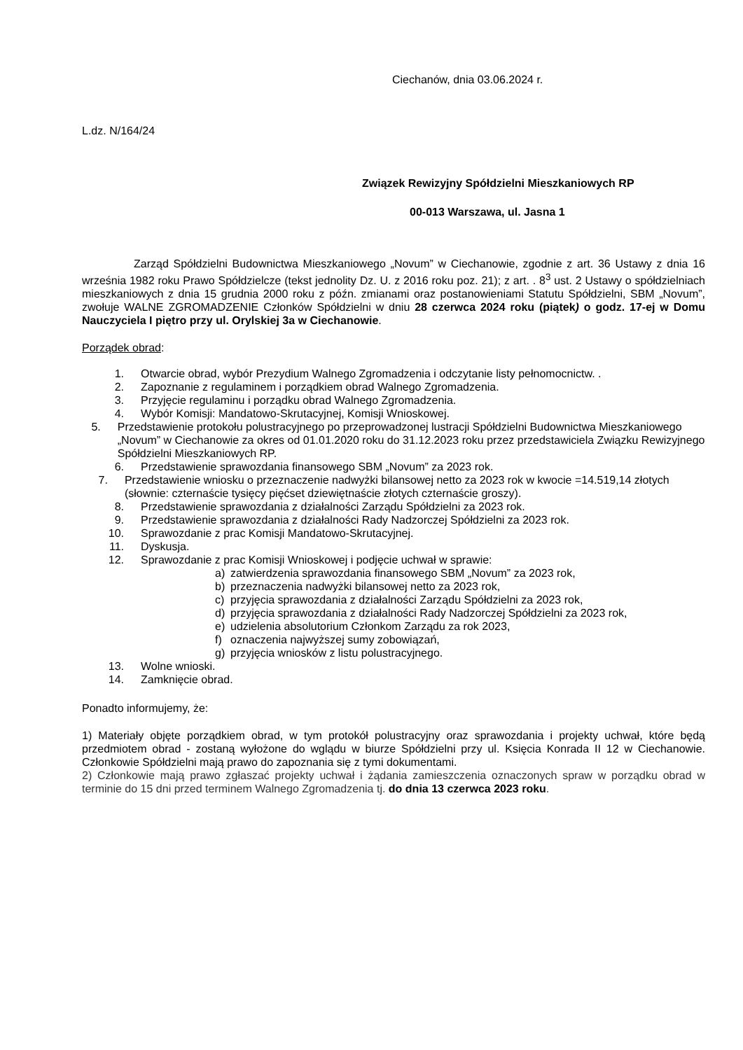Ciechanów, dnia 03.06.2024 r.
L.dz. N/164/24
Związek Rewizyjny Spółdzielni Mieszkaniowych RP
00-013 Warszawa, ul. Jasna 1
Zarząd Spółdzielni Budownictwa Mieszkaniowego „Novum” w Ciechanowie, zgodnie z art. 36 Ustawy z dnia 16 września 1982 roku Prawo Spółdzielcze (tekst jednolity Dz. U. z 2016 roku poz. 21); z art. . 8<sup>3</sup> ust. 2 Ustawy o spółdzielniach mieszkaniowych z dnia 15 grudnia 2000 roku z późn. zmianami oraz postanowieniami Statutu Spółdzielni, SBM „Novum”, zwołuje WALNE ZGROMADZENIE Członków Spółdzielni w dniu 28 czerwca 2024 roku (piątek) o godz. 17-ej w Domu Nauczyciela I piętro przy ul. Orylskiej 3a w Ciechanowie.
Porządek obrad:
1. Otwarcie obrad, wybór Prezydium Walnego Zgromadzenia i odczytanie listy pełnomocnictw. .
2. Zapoznanie z regulaminem i porządkiem obrad Walnego Zgromadzenia.
3. Przyjęcie regulaminu i porządku obrad Walnego Zgromadzenia.
4. Wybór Komisji: Mandatowo-Skrutacyjnej, Komisji Wnioskowej.
5. Przedstawienie protokołu polustracyjnego po przeprowadzonej lustracji Spółdzielni Budownictwa Mieszkaniowego „Novum” w Ciechanowie za okres od 01.01.2020 roku do 31.12.2023 roku przez przedstawiciela Związku Rewizyjnego Spółdzielni Mieszkaniowych RP.
6. Przedstawienie sprawozdania finansowego SBM „Novum” za 2023 rok.
7. Przedstawienie wniosku o przeznaczenie nadwyżki bilansowej netto za 2023 rok w kwocie =14.519,14 złotych (słownie: czternaście tysięcy pięćset dziewiętnaście złotych czternaście groszy).
8. Przedstawienie sprawozdania z działalności Zarządu Spółdzielni za 2023 rok.
9. Przedstawienie sprawozdania z działalności Rady Nadzorczej Spółdzielni za 2023 rok.
10. Sprawozdanie z prac Komisji Mandatowo-Skrutacyjnej.
11. Dyskusja.
12. Sprawozdanie z prac Komisji Wnioskowej i podjęcie uchwał w sprawie:
a) zatwierdzenia sprawozdania finansowego SBM „Novum” za 2023 rok,
b) przeznaczenia nadwyżki bilansowej netto za 2023 rok,
c) przyjęcia sprawozdania z działalności Zarządu Spółdzielni za 2023 rok,
d) przyjęcia sprawozdania z działalności Rady Nadzorczej Spółdzielni za 2023 rok,
e) udzielenia absolutorium Członkom Zarządu za rok 2023,
f) oznaczenia najwyższej sumy zobowiązań,
g) przyjęcia wniosków z listu polustracyjnego.
13. Wolne wnioski.
14. Zamknięcie obrad.
Ponadto informujemy, że:
1) Materiały objęte porządkiem obrad, w tym protokół polustracyjny oraz sprawozdania i projekty uchwał, które będą przedmiotem obrad - zostaną wyłożone do wglądu w biurze Spółdzielni przy ul. Księcia Konrada II 12 w Ciechanowie. Członkowie Spółdzielni mają prawo do zapoznania się z tymi dokumentami.
2) Członkowie mają prawo zgłaszać projekty uchwał i żądania zamieszczenia oznaczonych spraw w porządku obrad w terminie do 15 dni przed terminem Walnego Zgromadzenia tj. do dnia 13 czerwca 2023 roku.